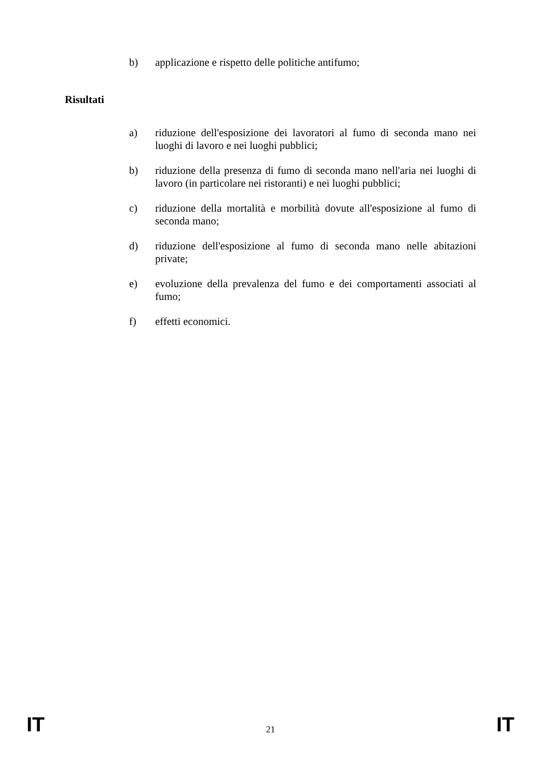b) applicazione e rispetto delle politiche antifumo;
Risultati
a) riduzione dell'esposizione dei lavoratori al fumo di seconda mano nei luoghi di lavoro e nei luoghi pubblici;
b) riduzione della presenza di fumo di seconda mano nell'aria nei luoghi di lavoro (in particolare nei ristoranti) e nei luoghi pubblici;
c) riduzione della mortalità e morbilità dovute all'esposizione al fumo di seconda mano;
d) riduzione dell'esposizione al fumo di seconda mano nelle abitazioni private;
e) evoluzione della prevalenza del fumo e dei comportamenti associati al fumo;
f) effetti economici.
IT 21 IT